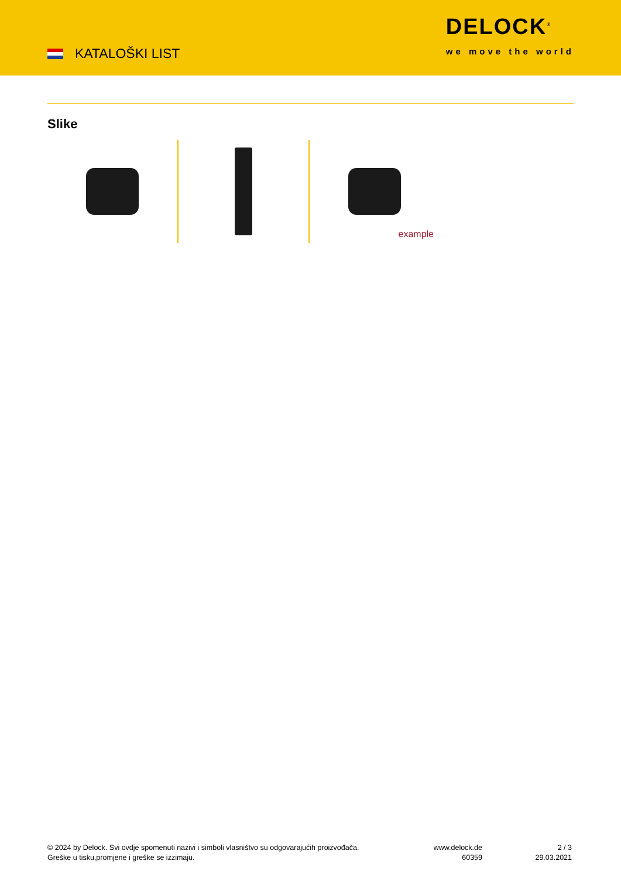KATALOŠKI LIST
DELOCK<sup>®</sup>
we move the world
Slike
example
© 2024 by Delock. Svi ovdje spomenuti nazivi i simboli vlasništvo su odgovarajućih proizvođača.
Greške u tisku,promjene i greške se izzimaju.
www.delock.de
60359
2 / 3
29.03.2021